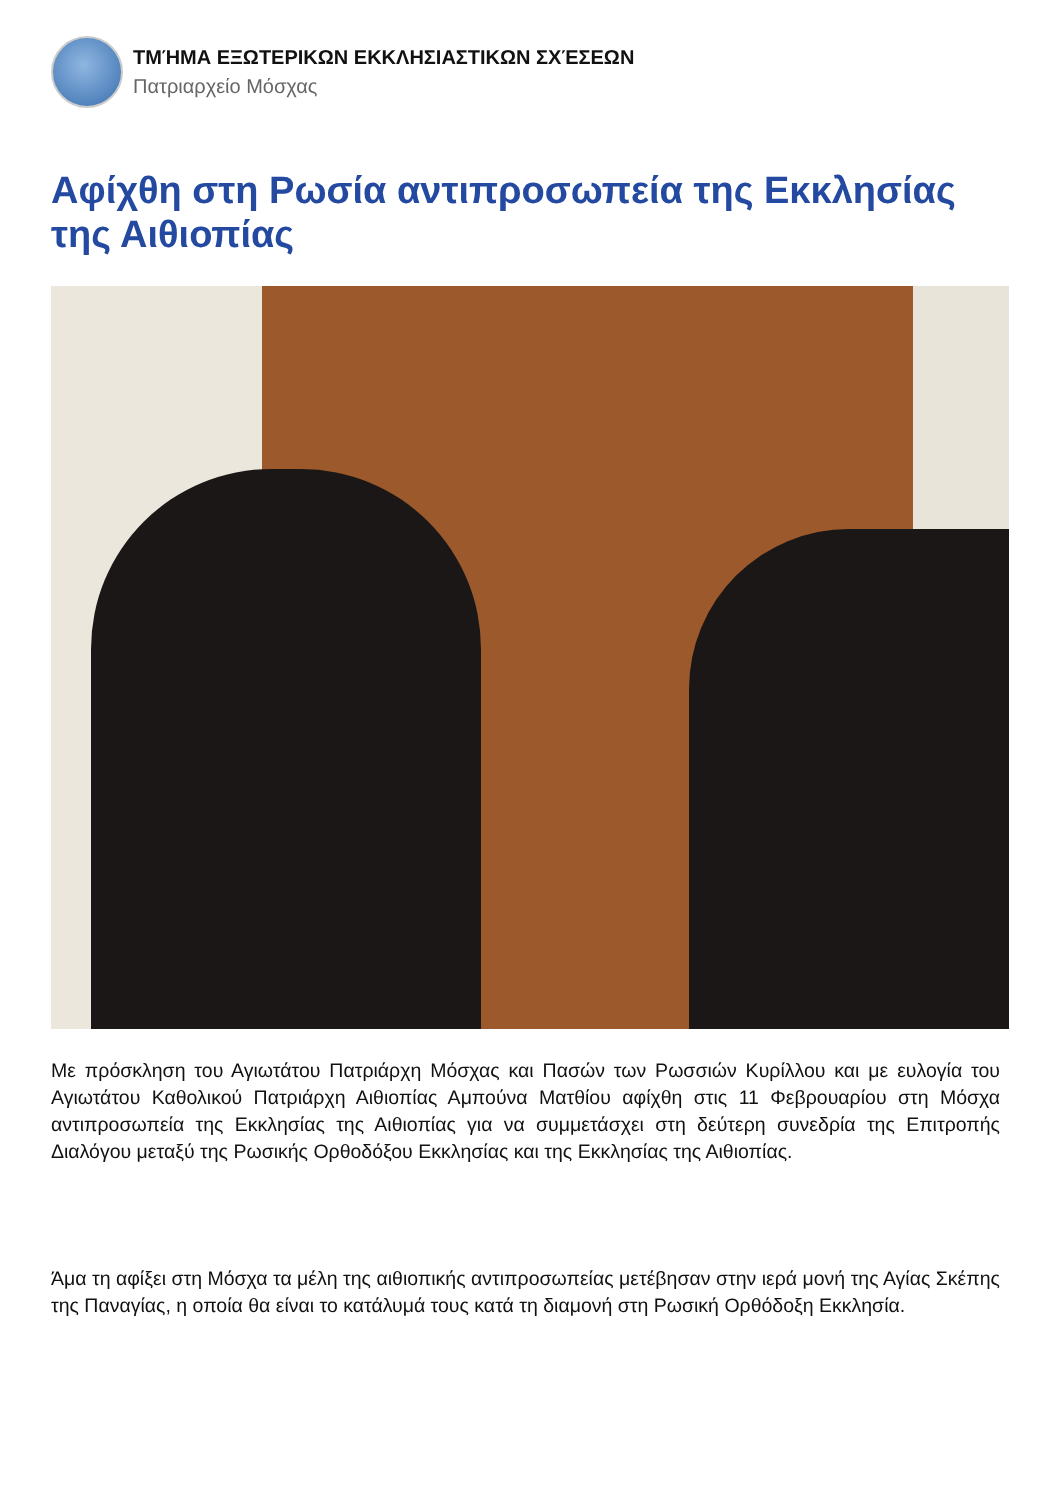ΤΜΉΜΑ ΕΞΩΤΕΡΙΚΩΝ ΕΚΚΛΗΣΙΑΣΤΙΚΩΝ ΣΧΈΣΕΩΝ
Πατριαρχείο Μόσχας
Αφίχθη στη Ρωσία αντιπροσωπεία της Εκκλησίας της Αιθιοπίας
Με πρόσκληση του Αγιωτάτου Πατριάρχη Μόσχας και Πασών των Ρωσσιών Κυρίλλου και με ευλογία του Αγιωτάτου Καθολικού Πατριάρχη Αιθιοπίας Αμπούνα Ματθίου αφίχθη στις 11 Φεβρουαρίου στη Μόσχα αντιπροσωπεία της Εκκλησίας της Αιθιοπίας για να συμμετάσχει στη δεύτερη συνεδρία της Επιτροπής Διαλόγου μεταξύ της Ρωσικής Ορθοδόξου Εκκλησίας και της Εκκλησίας της Αιθιοπίας.
Άμα τη αφίξει στη Μόσχα τα μέλη της αιθιοπικής αντιπροσωπείας μετέβησαν στην ιερά μονή της Αγίας Σκέπης της Παναγίας, η οποία θα είναι το κατάλυμά τους κατά τη διαμονή στη Ρωσική Ορθόδοξη Εκκλησία.